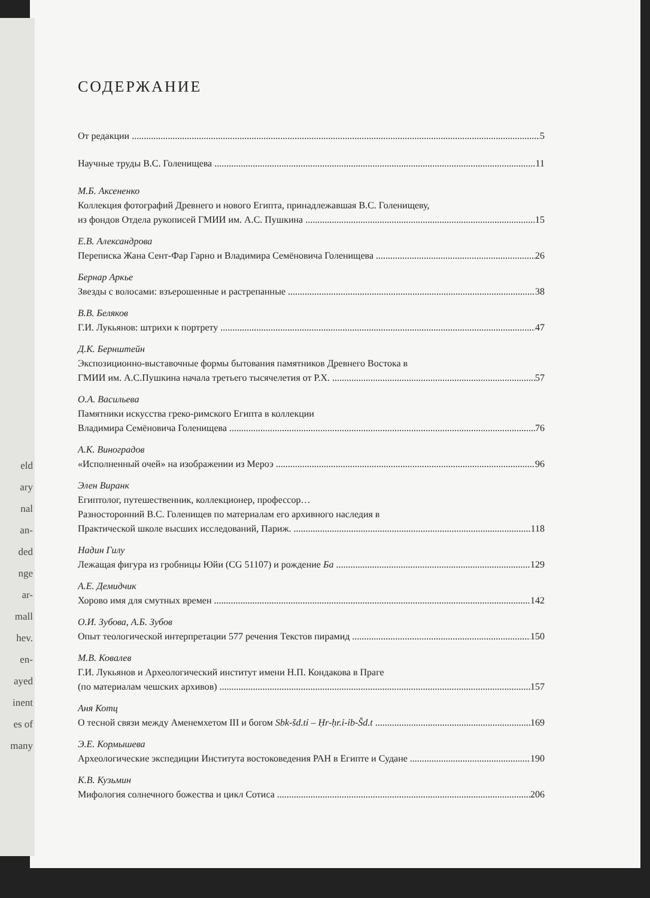eld
ary
nal
an-
ded
nge
ar-
mall
hev.
en-
ayed
inent
es of
many
СОДЕРЖАНИЕ
От редакции 5
Научные труды В.С. Голенищева 11
М.Б. Аксененко
Коллекция фотографий Древнего и нового Египта, принадлежавшая В.С. Голенищеву,
из фондов Отдела рукописей ГМИИ им. А.С. Пушкина 15
Е.В. Александрова
Переписка Жана Сент-Фар Гарно и Владимира Семёновича Голенищева 26
Бернар Аркье
Звезды с волосами: взъерошенные и растрепанные 38
В.В. Беляков
Г.И. Лукьянов: штрихи к портрету 47
Д.К. Бернштейн
Экспозиционно-выставочные формы бытования памятников Древнего Востока в
ГМИИ им. А.С.Пушкина начала третьего тысячелетия от Р.Х. 57
О.А. Васильева
Памятники искусства греко-римского Египта в коллекции
Владимира Семёновича Голенищева 76
А.К. Виноградов
«Исполненный очей» на изображении из Мероэ 96
Элен Виранк
Египтолог, путешественник, коллекционер, профессор…
Разносторонний В.С. Голенищев по материалам его архивного наследия в
Практической школе высших исследований, Париж. 118
Надин Гилу
Лежащая фигура из гробницы Юйи (CG 51107) и рождение Ба 129
А.Е. Демидчик
Хорово имя для смутных времен 142
О.И. Зубова, А.Б. Зубов
Опыт теологической интерпретации 577 речения Текстов пирамид 150
М.В. Ковалев
Г.И. Лукьянов и Археологический институт имени Н.П. Кондакова в Праге
(по материалам чешских архивов) 157
Аня Котц
О тесной связи между Аменемхетом III и богом Sbk-šd.tỉ – Ḥr-ḥr.ỉ-ỉb-Šd.t 169
Э.Е. Кормышева
Археологические экспедиции Института востоковедения РАН в Египте и Судане 190
К.В. Кузьмин
Мифология солнечного божества и цикл Сотиса 206